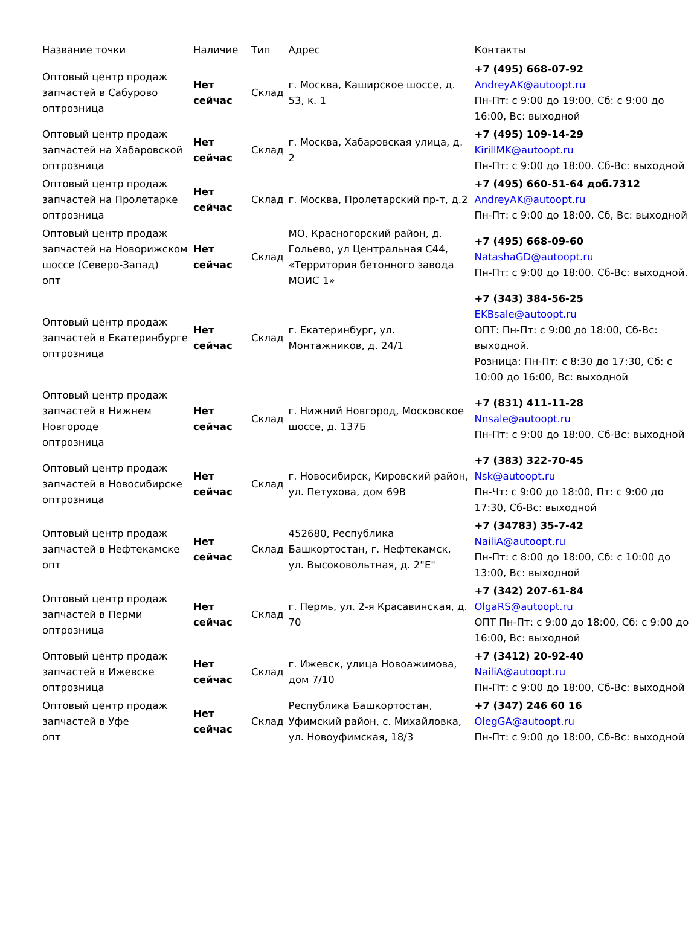| Название точки | Наличие | Тип | Адрес | Контакты |
| --- | --- | --- | --- | --- |
| Оптовый центр продаж запчастей в Сабурово оптрозница | Нет сейчас | Склад | г. Москва, Каширское шоссе, д. 53, к. 1 | +7 (495) 668-07-92 AndreyAK@autoopt.ru Пн-Пт: с 9:00 до 19:00, Сб: с 9:00 до 16:00, Вс: выходной |
| Оптовый центр продаж запчастей на Хабаровской оптрозница | Нет сейчас | Склад | г. Москва, Хабаровская улица, д. 2 | +7 (495) 109-14-29 KirillMK@autoopt.ru Пн-Пт: с 9:00 до 18:00. Сб-Вс: выходной |
| Оптовый центр продаж запчастей на Пролетарке оптрозница | Нет сейчас | Склад | г. Москва, Пролетарский пр-т, д.2 | +7 (495) 660-51-64 доб.7312 AndreyAK@autoopt.ru Пн-Пт: с 9:00 до 18:00, Сб, Вс: выходной |
| Оптовый центр продаж запчастей на Новорижском шоссе (Северо-Запад) опт | Нет сейчас | Склад | МО, Красногорский район, д. Гольево, ул Центральная С44, «Территория бетонного завода МОИС 1» | +7 (495) 668-09-60 NatashaGD@autoopt.ru Пн-Пт: с 9:00 до 18:00. Сб-Вс: выходной. |
| Оптовый центр продаж запчастей в Екатеринбурге оптрозница | Нет сейчас | Склад | г. Екатеринбург, ул. Монтажников, д. 24/1 | +7 (343) 384-56-25 EKBsale@autoopt.ru ОПТ: Пн-Пт: с 9:00 до 18:00, Сб-Вс: выходной. Розница: Пн-Пт: с 8:30 до 17:30, Сб: с 10:00 до 16:00, Вс: выходной |
| Оптовый центр продаж запчастей в Нижнем Новгороде оптрозница | Нет сейчас | Склад | г. Нижний Новгород, Московское шоссе, д. 137Б | +7 (831) 411-11-28 Nnsale@autoopt.ru Пн-Пт: с 9:00 до 18:00, Сб-Вс: выходной |
| Оптовый центр продаж запчастей в Новосибирске оптрозница | Нет сейчас | Склад | г. Новосибирск, Кировский район, ул. Петухова, дом 69В | +7 (383) 322-70-45 Nsk@autoopt.ru Пн-Чт: с 9:00 до 18:00, Пт: с 9:00 до 17:30, Сб-Вс: выходной |
| Оптовый центр продаж запчастей в Нефтекамске опт | Нет сейчас | Склад | 452680, Республика Башкортостан, г. Нефтекамск, ул. Высоковольтная, д. 2"Е" | +7 (34783) 35-7-42 NailiA@autoopt.ru Пн-Пт: с 8:00 до 18:00, Сб: с 10:00 до 13:00, Вс: выходной |
| Оптовый центр продаж запчастей в Перми оптрозница | Нет сейчас | Склад | г. Пермь, ул. 2-я Красавинская, д. 70 | +7 (342) 207-61-84 OlgaRS@autoopt.ru ОПТ Пн-Пт: с 9:00 до 18:00, Сб: с 9:00 до 16:00, Вс: выходной |
| Оптовый центр продаж запчастей в Ижевске оптрозница | Нет сейчас | Склад | г. Ижевск, улица Новоажимова, дом 7/10 | +7 (3412) 20-92-40 NailiA@autoopt.ru Пн-Пт: с 9:00 до 18:00, Сб-Вс: выходной |
| Оптовый центр продаж запчастей в Уфе опт | Нет сейчас | Склад | Республика Башкортостан, Уфимский район, с. Михайловка, ул. Новоуфимская, 18/3 | +7 (347) 246 60 16 OlegGA@autoopt.ru Пн-Пт: с 9:00 до 18:00, Сб-Вс: выходной |